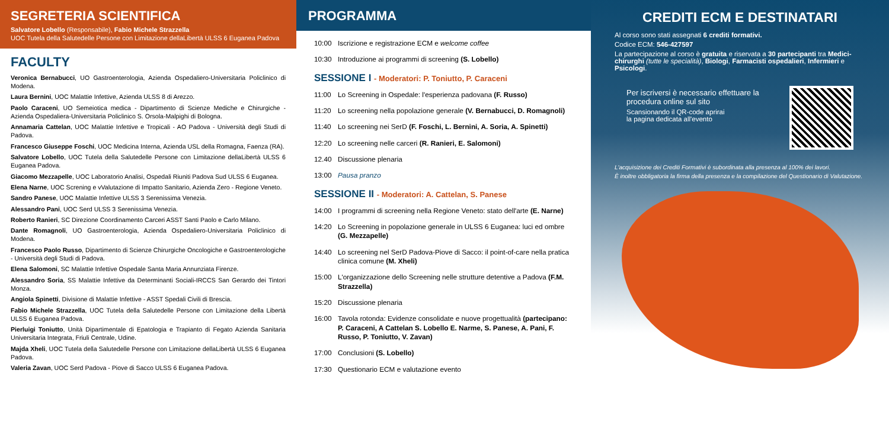SEGRETERIA SCIENTIFICA
Salvatore Lobello (Responsabile), Fabio Michele Strazzella
UOC Tutela della Salutedelle Persone con Limitazione dellaLibertà ULSS 6 Euganea Padova
FACULTY
Veronica Bernabucci, UO Gastroenterologia, Azienda Ospedaliero-Universitaria Policlinico di Modena.
Laura Bernini, UOC Malattie Infettive, Azienda ULSS 8 di Arezzo.
Paolo Caraceni, UO Semeiotica medica - Dipartimento di Scienze Mediche e Chirurgiche - Azienda Ospedaliera-Universitaria Policlinico S. Orsola-Malpighi di Bologna.
Annamaria Cattelan, UOC Malattie Infettive e Tropicali - AO Padova - Università degli Studi di Padova.
Francesco Giuseppe Foschi, UOC Medicina Interna, Azienda USL della Romagna, Faenza (RA).
Salvatore Lobello, UOC Tutela della Salutedelle Persone con Limitazione dellaLibertà ULSS 6 Euganea Padova.
Giacomo Mezzapelle, UOC Laboratorio Analisi, Ospedali Riuniti Padova Sud ULSS 6 Euganea.
Elena Narne, UOC Screning e vValutazione di Impatto Sanitario, Azienda Zero - Regione Veneto.
Sandro Panese, UOC Malattie Infettive ULSS 3 Serenissima Venezia.
Alessandro Pani, UOC Serd ULSS 3 Serenissima Venezia.
Roberto Ranieri, SC Direzione Coordinamento Carceri ASST Santi Paolo e Carlo Milano.
Dante Romagnoli, UO Gastroenterologia, Azienda Ospedaliero-Universitaria Policlinico di Modena.
Francesco Paolo Russo, Dipartimento di Scienze Chirurgiche Oncologiche e Gastroenterologiche - Università degli Studi di Padova.
Elena Salomoni, SC Malattie Infettive Ospedale Santa Maria Annunziata Firenze.
Alessandro Soria, SS Malattie Infettive da Determinanti Sociali-IRCCS San Gerardo dei Tintori Monza.
Angiola Spinetti, Divisione di Malattie Infettive - ASST Spedali Civili di Brescia.
Fabio Michele Strazzella, UOC Tutela della Salutedelle Persone con Limitazione della Libertà ULSS 6 Euganea Padova.
Pierluigi Toniutto, Unità Dipartimentale di Epatologia e Trapianto di Fegato Azienda Sanitaria Universitaria Integrata, Friuli Centrale, Udine.
Majda Xheli, UOC Tutela della Salutedelle Persone con Limitazione dellaLibertà ULSS 6 Euganea Padova.
Valeria Zavan, UOC Serd Padova - Piove di Sacco ULSS 6 Euganea Padova.
PROGRAMMA
10:00 Iscrizione e registrazione ECM e welcome coffee
10:30 Introduzione ai programmi di screening (S. Lobello)
SESSIONE I - Moderatori: P. Toniutto, P. Caraceni
11:00 Lo Screening in Ospedale: l'esperienza padovana (F. Russo)
11:20 Lo screening nella popolazione generale (V. Bernabucci, D. Romagnoli)
11:40 Lo screening nei SerD (F. Foschi, L. Bernini, A. Soria, A. Spinetti)
12:20 Lo screening nelle carceri (R. Ranieri, E. Salomoni)
12.40 Discussione plenaria
13:00 Pausa pranzo
SESSIONE II - Moderatori: A. Cattelan, S. Panese
14:00 I programmi di screening nella Regione Veneto: stato dell'arte (E. Narne)
14:20 Lo Screening in popolazione generale in ULSS 6 Euganea: luci ed ombre (G. Mezzapelle)
14:40 Lo screening nel SerD Padova-Piove di Sacco: il point-of-care nella pratica clinica comune (M. Xheli)
15:00 L'organizzazione dello Screening nelle strutture detentive a Padova (F.M. Strazzella)
15:20 Discussione plenaria
16:00 Tavola rotonda: Evidenze consolidate e nuove progettualità (partecipano: P. Caraceni, A Cattelan S. Lobello E. Narme, S. Panese, A. Pani, F. Russo, P. Toniutto, V. Zavan)
17:00 Conclusioni (S. Lobello)
17:30 Questionario ECM e valutazione evento
CREDITI ECM E DESTINATARI
Al corso sono stati assegnati 6 crediti formativi.
Codice ECM: 546-427597
La partecipazione al corso è gratuita e riservata a 30 partecipanti tra Medici-chirurghi (tutte le specialità), Biologi, Farmacisti ospedalieri, Infermieri e Psicologi.
Per iscriversi è necessario effettuare la procedura online sul sito
Scansionando il QR-code aprirai
la pagina dedicata all'evento
L'acquisizione dei Crediti Formativi è subordinata alla presenza al 100% dei lavori.
È inoltre obbligatoria la firma della presenza e la compilazione del Questionario di Valutazione.